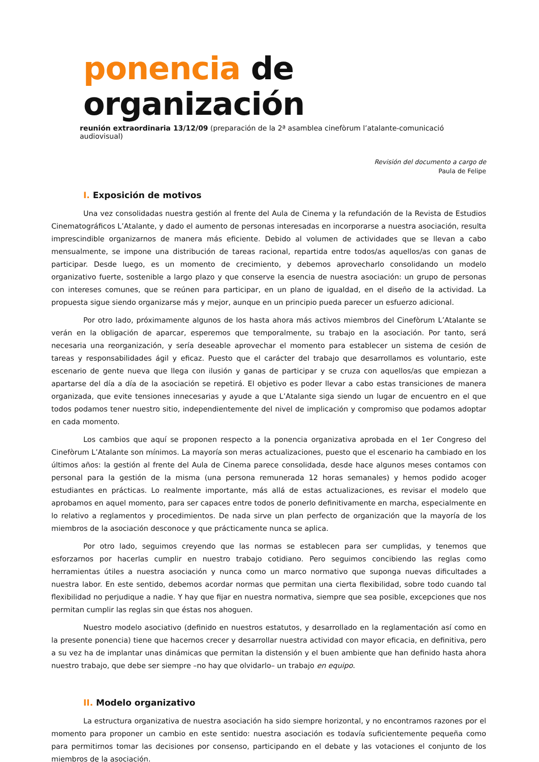ponencia de organización
reunión extraordinaria 13/12/09 (preparación de la 2ª asamblea cinefòrum l’atalante-comunicació audiovisual)
Revisión del documento a cargo de
Paula de Felipe
I. Exposición de motivos
Una vez consolidadas nuestra gestión al frente del Aula de Cinema y la refundación de la Revista de Estudios Cinematográficos L’Atalante, y dado el aumento de personas interesadas en incorporarse a nuestra asociación, resulta imprescindible organizarnos de manera más eficiente. Debido al volumen de actividades que se llevan a cabo mensualmente, se impone una distribución de tareas racional, repartida entre todos/as aquellos/as con ganas de participar. Desde luego, es un momento de crecimiento, y debemos aprovecharlo consolidando un modelo organizativo fuerte, sostenible a largo plazo y que conserve la esencia de nuestra asociación: un grupo de personas con intereses comunes, que se reúnen para participar, en un plano de igualdad, en el diseño de la actividad. La propuesta sigue siendo organizarse más y mejor, aunque en un principio pueda parecer un esfuerzo adicional.
Por otro lado, próximamente algunos de los hasta ahora más activos miembros del Cinefòrum L’Atalante se verán en la obligación de aparcar, esperemos que temporalmente, su trabajo en la asociación. Por tanto, será necesaria una reorganización, y sería deseable aprovechar el momento para establecer un sistema de cesión de tareas y responsabilidades ágil y eficaz. Puesto que el carácter del trabajo que desarrollamos es voluntario, este escenario de gente nueva que llega con ilusión y ganas de participar y se cruza con aquellos/as que empiezan a apartarse del día a día de la asociación se repetirá. El objetivo es poder llevar a cabo estas transiciones de manera organizada, que evite tensiones innecesarias y ayude a que L’Atalante siga siendo un lugar de encuentro en el que todos podamos tener nuestro sitio, independientemente del nivel de implicación y compromiso que podamos adoptar en cada momento.
Los cambios que aquí se proponen respecto a la ponencia organizativa aprobada en el 1er Congreso del Cinefòrum L’Atalante son mínimos. La mayoría son meras actualizaciones, puesto que el escenario ha cambiado en los últimos años: la gestión al frente del Aula de Cinema parece consolidada, desde hace algunos meses contamos con personal para la gestión de la misma (una persona remunerada 12 horas semanales) y hemos podido acoger estudiantes en prácticas. Lo realmente importante, más allá de estas actualizaciones, es revisar el modelo que aprobamos en aquel momento, para ser capaces entre todos de ponerlo definitivamente en marcha, especialmente en lo relativo a reglamentos y procedimientos. De nada sirve un plan perfecto de organización que la mayoría de los miembros de la asociación desconoce y que prácticamente nunca se aplica.
Por otro lado, seguimos creyendo que las normas se establecen para ser cumplidas, y tenemos que esforzarnos por hacerlas cumplir en nuestro trabajo cotidiano. Pero seguimos concibiendo las reglas como herramientas útiles a nuestra asociación y nunca como un marco normativo que suponga nuevas dificultades a nuestra labor. En este sentido, debemos acordar normas que permitan una cierta flexibilidad, sobre todo cuando tal flexibilidad no perjudique a nadie. Y hay que fijar en nuestra normativa, siempre que sea posible, excepciones que nos permitan cumplir las reglas sin que éstas nos ahoguen.
Nuestro modelo asociativo (definido en nuestros estatutos, y desarrollado en la reglamentación así como en la presente ponencia) tiene que hacernos crecer y desarrollar nuestra actividad con mayor eficacia, en definitiva, pero a su vez ha de implantar unas dinámicas que permitan la distensión y el buen ambiente que han definido hasta ahora nuestro trabajo, que debe ser siempre –no hay que olvidarlo– un trabajo en equipo.
II. Modelo organizativo
La estructura organizativa de nuestra asociación ha sido siempre horizontal, y no encontramos razones por el momento para proponer un cambio en este sentido: nuestra asociación es todavía suficientemente pequeña como para permitirnos tomar las decisiones por consenso, participando en el debate y las votaciones el conjunto de los miembros de la asociación.